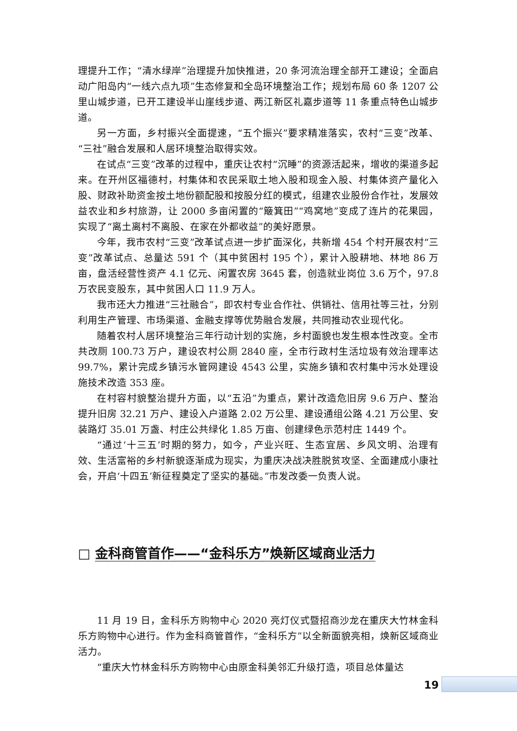理提升工作；“清水绿岸”治理提升加快推进，20 条河流治理全部开工建设；全面启动广阳岛内“一线六点九项”生态修复和全岛环境整治工作；规划布局 60 条 1207 公里山城步道，已开工建设半山崖线步道、两江新区礼嘉步道等 11 条重点特色山城步道。
另一方面，乡村振兴全面提速，“五个振兴”要求精准落实，农村“三变”改革、“三社”融合发展和人居环境整治取得实效。
在试点“三变”改革的过程中，重庆让农村“沉睡”的资源活起来，增收的渠道多起来。在开州区福德村，村集体和农民采取土地入股和现金入股、村集体资产量化入股、财政补助资金按土地份额配股和按股分红的模式，组建农业股份合作社，发展效益农业和乡村旅游，让 2000 多亩闲置的“簸箕田”“鸡窝地”变成了连片的花果园，实现了“离土离村不离股、在家在外都收益”的美好愿景。
今年，我市农村“三变”改革试点进一步扩面深化，共新增 454 个村开展农村“三变”改革试点、总量达 591 个（其中贫困村 195 个），累计入股耕地、林地 86 万亩，盘活经营性资产 4.1 亿元、闲置农房 3645 套，创造就业岗位 3.6 万个，97.8 万农民变股东，其中贫困人口 11.9 万人。
我市还大力推进“三社融合”，即农村专业合作社、供销社、信用社等三社，分别利用生产管理、市场渠道、金融支撑等优势融合发展，共同推动农业现代化。
随着农村人居环境整治三年行动计划的实施，乡村面貌也发生根本性改变。全市共改厕 100.73 万户，建设农村公厕 2840 座，全市行政村生活垃圾有效治理率达 99.7%，累计完成乡镇污水管网建设 4543 公里，实施乡镇和农村集中污水处理设施技术改造 353 座。
在村容村貌整治提升方面，以“五沿”为重点，累计改造危旧房 9.6 万户、整治提升旧房 32.21 万户、建设入户道路 2.02 万公里、建设通组公路 4.21 万公里、安装路灯 35.01 万盏、村庄公共绿化 1.85 万亩、创建绿色示范村庄 1449 个。
“通过‘十三五’时期的努力，如今，产业兴旺、生态宜居、乡风文明、治理有效、生活富裕的乡村新貌逐渐成为现实，为重庆决战决胜脱贫攻坚、全面建成小康社会，开启‘十四五’新征程奠定了坚实的基础。”市发改委一负责人说。
□ 金科商管首作——“金科乐方”焕新区域商业活力
11 月 19 日，金科乐方购物中心 2020 亮灯仪式暨招商沙龙在重庆大竹林金科乐方购物中心进行。作为金科商管首作，“金科乐方”以全新面貌亮相，焕新区域商业活力。
“重庆大竹林金科乐方购物中心由原金科美邻汇升级打造，项目总体量达
19